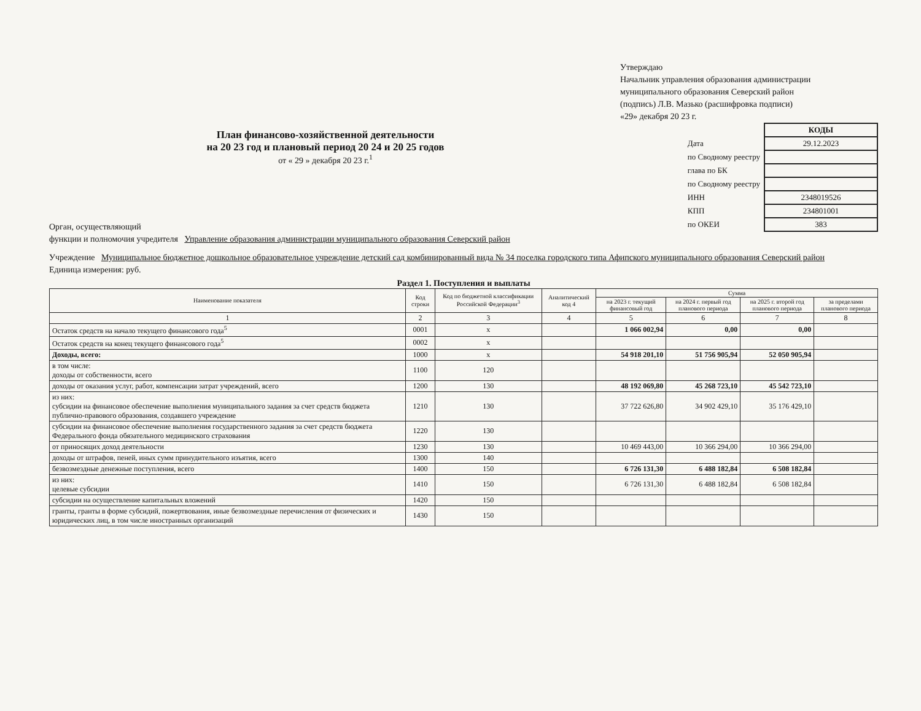Утверждаю
Начальник управления образования администрации
муниципального образования Северский район
(подпись) Л.В. Мазько (расшифровка подписи)
«29» декабря 20 23 г.
План финансово-хозяйственной деятельности
на 20 23 год и плановый период 20 24 и 20 25 годов
от « 29 » декабря 20 23 г.<sup>1</sup>
Орган, осуществляющий
функции и полномочия учредителя Управление образования администрации муниципального образования Северский район
| | КОДЫ |
| Дата | 29.12.2023 |
| по Сводному реестру | |
| глава по БК | |
| по Сводному реестру | |
| ИНН | 2348019526 |
| КПП | 234801001 |
| по ОКЕИ | 383 |
Учреждение Муниципальное бюджетное дошкольное образовательное учреждение детский сад комбинированный вида № 34 поселка городского типа Афипского муниципального образования Северский район
Единица измерения: руб.
Раздел 1. Поступления и выплаты
| Наименование показателя | Код строки | Код по бюджетной классификации Российской Федерации<sup>3</sup> | Аналитический код 4 | Сумма | | | |
| --- | --- | --- | --- | --- | --- | --- | --- |
| | | | | на 2023 г. текущий финансовый год | на 2024 г. первый год планового периода | на 2025 г. второй год планового периода | за пределами планового периода |
| 1 | 2 | 3 | 4 | 5 | 6 | 7 | 8 |
| Остаток средств на начало текущего финансового года<sup>5</sup> | 0001 | x | | 1 066 002,94 | 0,00 | 0,00 | |
| Остаток средств на конец текущего финансового года<sup>5</sup> | 0002 | x | | | | | |
| Доходы, всего: | 1000 | x | | 54 918 201,10 | 51 756 905,94 | 52 050 905,94 | |
| в том числе: доходы от собственности, всего | 1100 | 120 | | | | | |
| доходы от оказания услуг, работ, компенсации затрат учреждений, всего | 1200 | 130 | | 48 192 069,80 | 45 268 723,10 | 45 542 723,10 | |
| из них: субсидии на финансовое обеспечение выполнения муниципального задания за счет средств бюджета публично-правового образования, создавшего учреждение | 1210 | 130 | | 37 722 626,80 | 34 902 429,10 | 35 176 429,10 | |
| субсидии на финансовое обеспечение выполнения государственного задания за счет средств бюджета Федерального фонда обязательного медицинского страхования | 1220 | 130 | | | | | |
| от приносящих доход деятельности | 1230 | 130 | | 10 469 443,00 | 10 366 294,00 | 10 366 294,00 | |
| доходы от штрафов, пеней, иных сумм принудительного изъятия, всего | 1300 | 140 | | | | | |
| безвозмездные денежные поступления, всего | 1400 | 150 | | 6 726 131,30 | 6 488 182,84 | 6 508 182,84 | |
| из них: целевые субсидии | 1410 | 150 | | 6 726 131,30 | 6 488 182,84 | 6 508 182,84 | |
| субсидии на осуществление капитальных вложений | 1420 | 150 | | | | | |
| гранты, гранты в форме субсидий, пожертвования, иные безвозмездные перечисления от физических и юридических лиц, в том числе иностранных организаций | 1430 | 150 | | | | | |